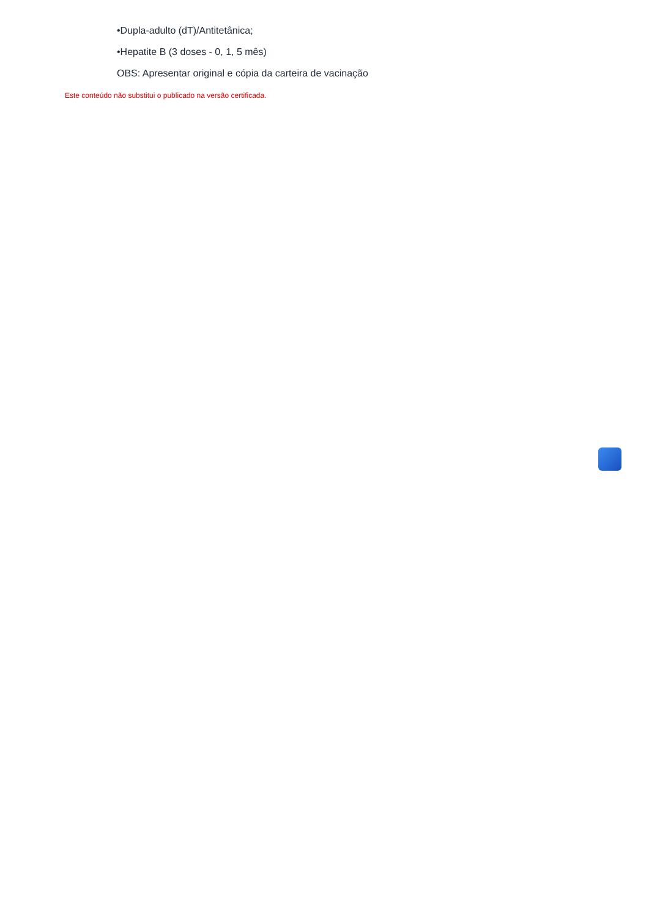•Dupla-adulto (dT)/Antitetânica;
•Hepatite B (3 doses - 0, 1, 5 mês)
OBS: Apresentar original e cópia da carteira de vacinação
Este conteúdo não substitui o publicado na versão certificada.